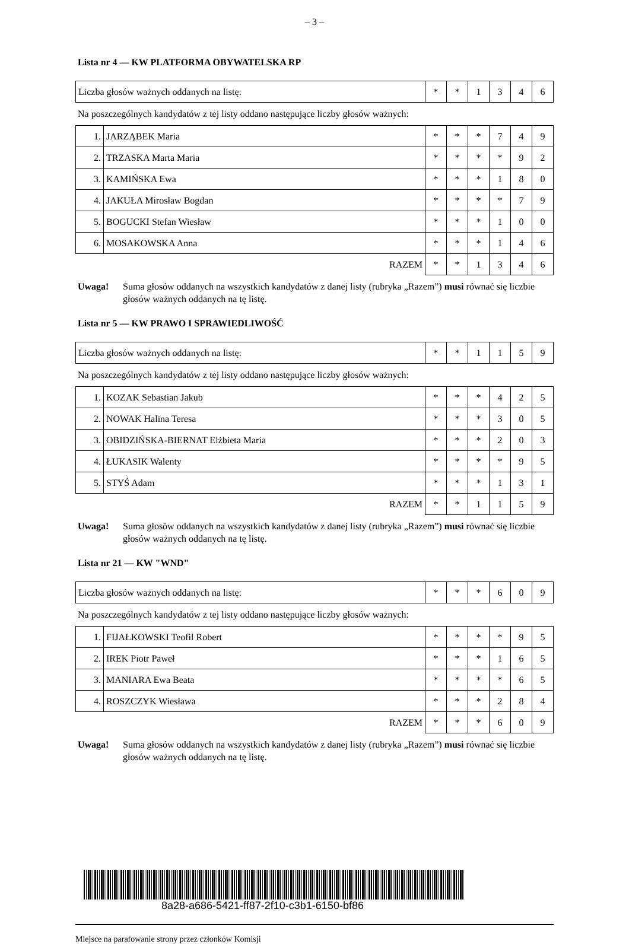– 3 –
Lista nr 4 — KW PLATFORMA OBYWATELSKA RP
| Liczba głosów ważnych oddanych na listę: | * | * | 1 | 3 | 4 | 6 |
Na poszczególnych kandydatów z tej listy oddano następujące liczby głosów ważnych:
| 1. | JARZĄBEK Maria | * | * | * | 7 | 4 | 9 |
| 2. | TRZASKA Marta Maria | * | * | * | * | 9 | 2 |
| 3. | KAMIŃSKA Ewa | * | * | * | 1 | 8 | 0 |
| 4. | JAKUŁA Mirosław Bogdan | * | * | * | * | 7 | 9 |
| 5. | BOGUCKI Stefan Wiesław | * | * | * | 1 | 0 | 0 |
| 6. | MOSAKOWSKA Anna | * | * | * | 1 | 4 | 6 |
| RAZEM | | * | * | 1 | 3 | 4 | 6 |
Uwaga! Suma głosów oddanych na wszystkich kandydatów z danej listy (rubryka „Razem”) musi równać się liczbie głosów ważnych oddanych na tę listę.
Lista nr 5 — KW PRAWO I SPRAWIEDLIWOŚĆ
| Liczba głosów ważnych oddanych na listę: | * | * | 1 | 1 | 5 | 9 |
Na poszczególnych kandydatów z tej listy oddano następujące liczby głosów ważnych:
| 1. | KOZAK Sebastian Jakub | * | * | * | 4 | 2 | 5 |
| 2. | NOWAK Halina Teresa | * | * | * | 3 | 0 | 5 |
| 3. | OBIDZIŃSKA-BIERNAT Elżbieta Maria | * | * | * | 2 | 0 | 3 |
| 4. | ŁUKASIK Walenty | * | * | * | * | 9 | 5 |
| 5. | STYŚ Adam | * | * | * | 1 | 3 | 1 |
| RAZEM | | * | * | 1 | 1 | 5 | 9 |
Uwaga! Suma głosów oddanych na wszystkich kandydatów z danej listy (rubryka „Razem”) musi równać się liczbie głosów ważnych oddanych na tę listę.
Lista nr 21 — KW "WND"
| Liczba głosów ważnych oddanych na listę: | * | * | * | 6 | 0 | 9 |
Na poszczególnych kandydatów z tej listy oddano następujące liczby głosów ważnych:
| 1. | FIJAŁKOWSKI Teofil Robert | * | * | * | * | 9 | 5 |
| 2. | IREK Piotr Paweł | * | * | * | 1 | 6 | 5 |
| 3. | MANIARA Ewa Beata | * | * | * | * | 6 | 5 |
| 4. | ROSZCZYK Wiesława | * | * | * | 2 | 8 | 4 |
| RAZEM | | * | * | * | 6 | 0 | 9 |
Uwaga! Suma głosów oddanych na wszystkich kandydatów z danej listy (rubryka „Razem”) musi równać się liczbie głosów ważnych oddanych na tę listę.
8a28-a686-5421-ff87-2f10-c3b1-6150-bf86
Miejsce na parafowanie strony przez członków Komisji